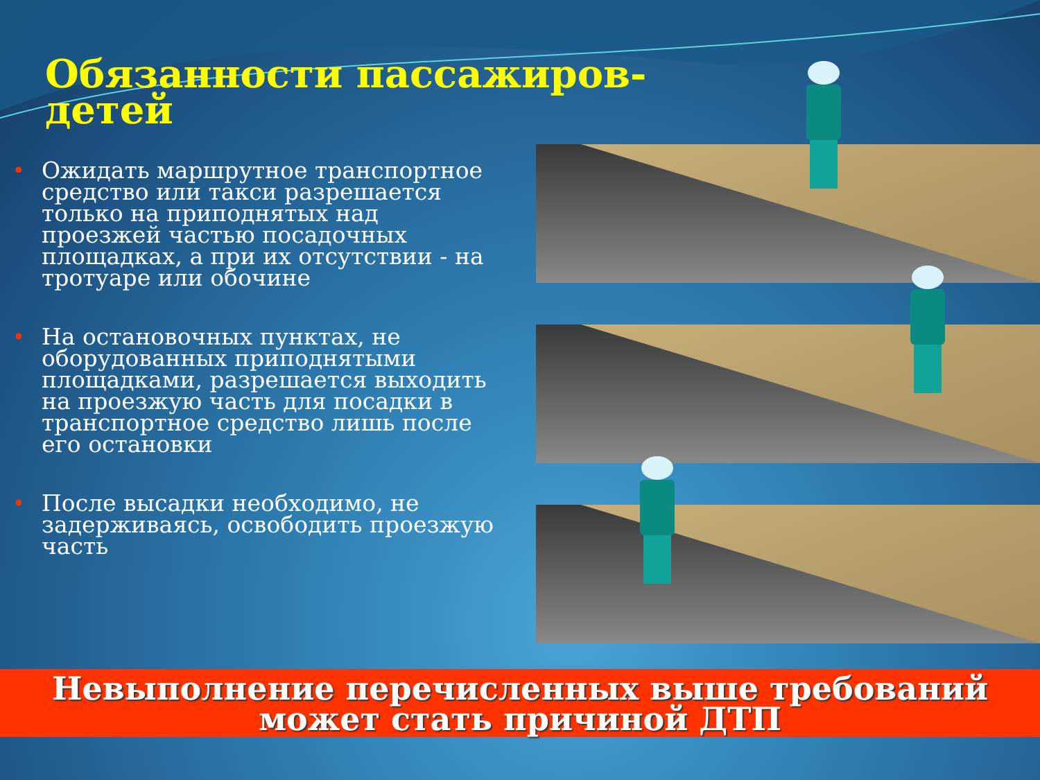Обязанности пассажиров-
детей
• Ожидать маршрутное транспортное средство или такси разрешается только на приподнятых над проезжей частью посадочных площадках, а при их отсутствии - на тротуаре или обочине
• На остановочных пунктах, не оборудованных приподнятыми площадками, разрешается выходить на проезжую часть для посадки в транспортное средство лишь после его остановки
• После высадки необходимо, не задерживаясь, освободить проезжую часть
Невыполнение перечисленных выше требований
может стать причиной ДТП